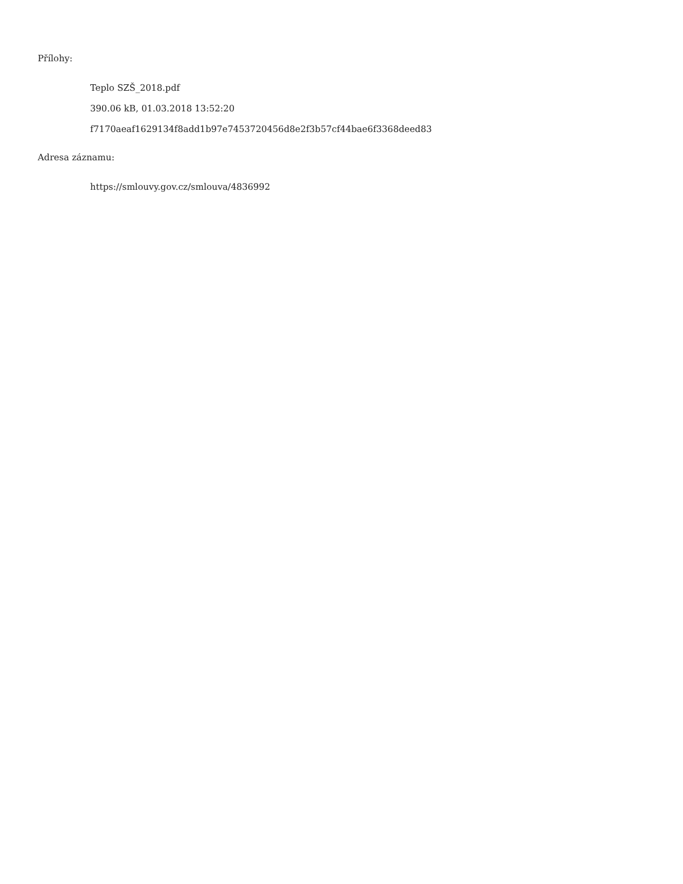Přílohy:
Teplo SZŠ_2018.pdf
390.06 kB, 01.03.2018 13:52:20
f7170aeaf1629134f8add1b97e7453720456d8e2f3b57cf44bae6f3368deed83
Adresa záznamu:
https://smlouvy.gov.cz/smlouva/4836992